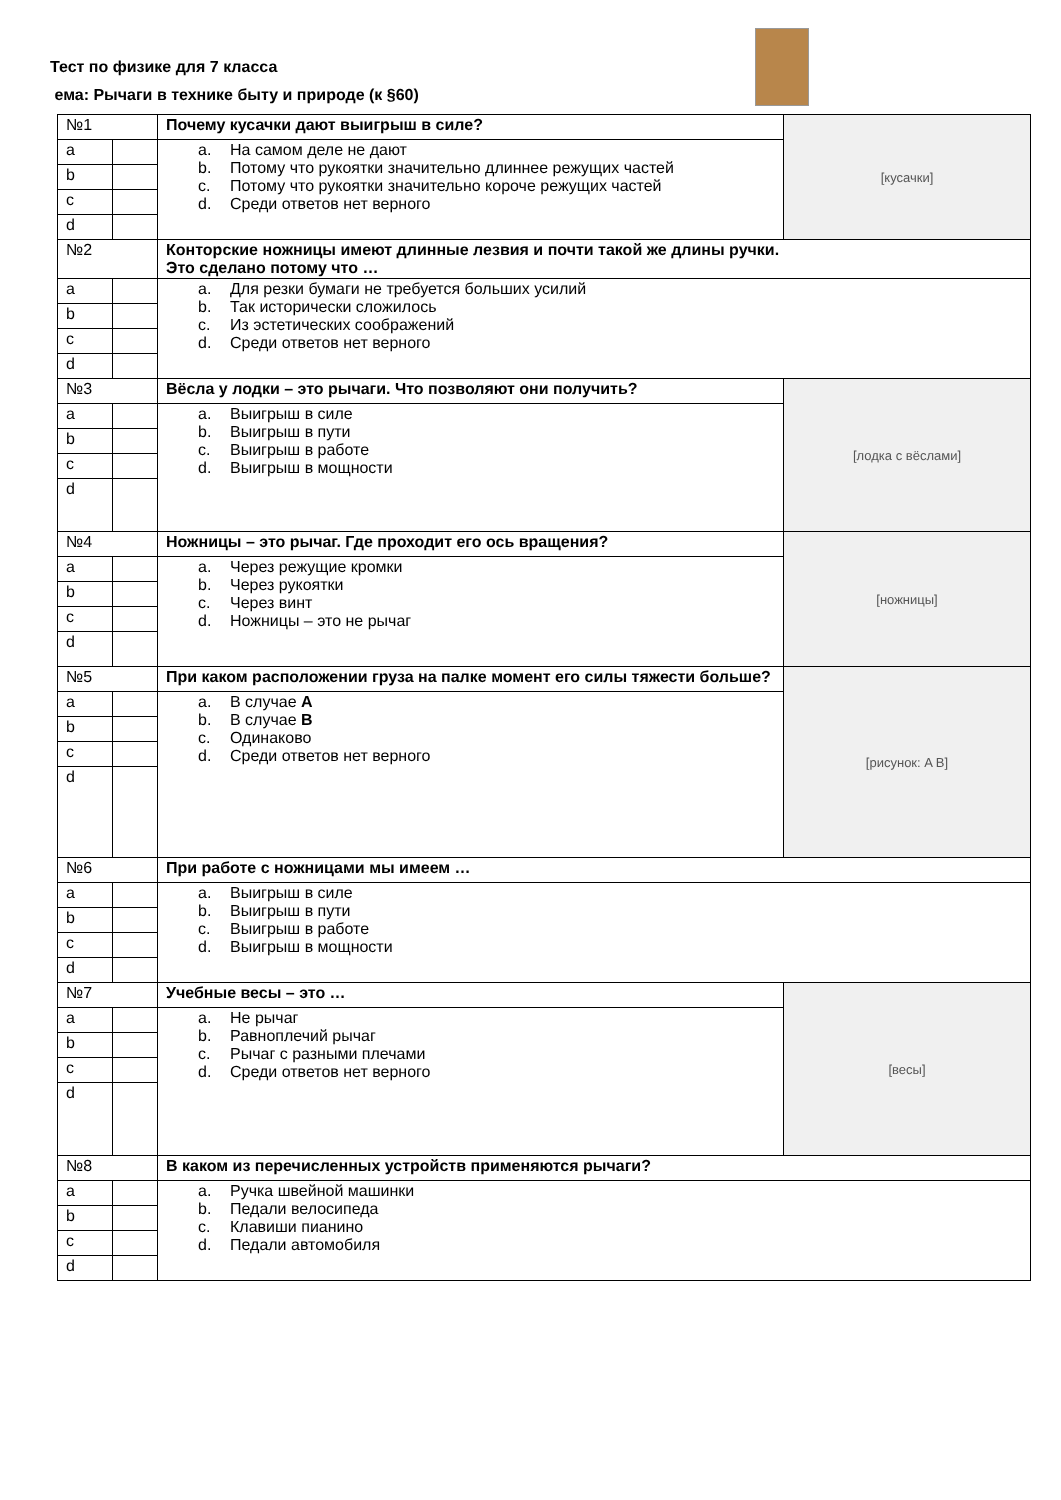Тест по физике для 7 класса
ема: Рычаги в технике быту и природе (к §60)
| №1 | | Почему кусачки дают выигрыш в силе? | [кусачки] |
| a | | a. На самом деле не дают b. Потому что рукоятки значительно длиннее режущих частей c. Потому что рукоятки значительно короче режущих частей d. Среди ответов нет верного | |
| b | | | |
| c | | | |
| d | | | |
| №2 | | Конторские ножницы имеют длинные лезвия и почти такой же длины ручки. Это сделано потому что … | |
| a | | a. Для резки бумаги не требуется больших усилий b. Так исторически сложилось c. Из эстетических соображений d. Среди ответов нет верного | |
| b | | | |
| c | | | |
| d | | | |
| №3 | | Вёсла у лодки – это рычаги. Что позволяют они получить? | [лодка с вёслами] |
| a | | a. Выигрыш в силе b. Выигрыш в пути c. Выигрыш в работе d. Выигрыш в мощности | |
| b | | | |
| c | | | |
| d | | | |
| №4 | | Ножницы – это рычаг. Где проходит его ось вращения? | [ножницы] |
| a | | a. Через режущие кромки b. Через рукоятки c. Через винт d. Ножницы – это не рычаг | |
| b | | | |
| c | | | |
| d | | | |
| №5 | | При каком расположении груза на палке момент его силы тяжести больше? | [рисунок: A B] |
| a | | a. В случае A b. В случае B c. Одинаково d. Среди ответов нет верного | |
| b | | | |
| c | | | |
| d | | | |
| №6 | | При работе с ножницами мы имеем … | |
| a | | a. Выигрыш в силе b. Выигрыш в пути c. Выигрыш в работе d. Выигрыш в мощности | |
| b | | | |
| c | | | |
| d | | | |
| №7 | | Учебные весы – это … | [весы] |
| a | | a. Не рычаг b. Равноплечий рычаг c. Рычаг с разными плечами d. Среди ответов нет верного | |
| b | | | |
| c | | | |
| d | | | |
| №8 | | В каком из перечисленных устройств применяются рычаги? | |
| a | | a. Ручка швейной машинки b. Педали велосипеда c. Клавиши пианино d. Педали автомобиля | |
| b | | | |
| c | | | |
| d | | | |